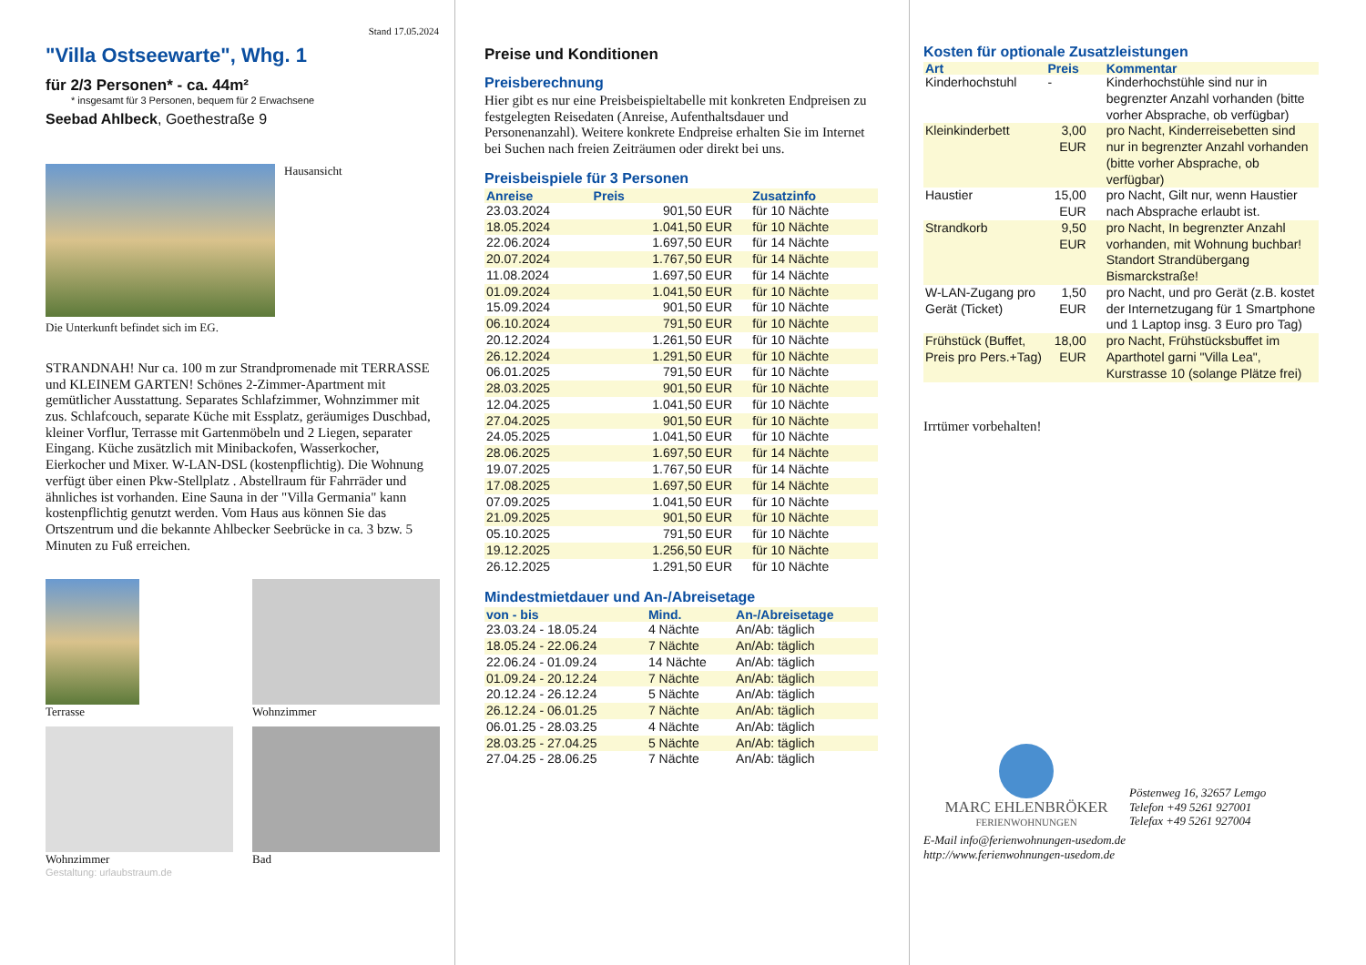Stand 17.05.2024
"Villa Ostseewarte", Whg. 1
für 2/3 Personen* - ca. 44m²
* insgesamt für 3 Personen, bequem für 2 Erwachsene
Seebad Ahlbeck, Goethestraße 9
Hausansicht
Die Unterkunft befindet sich im EG.
STRANDNAH! Nur ca. 100 m zur Strandpromenade mit TERRASSE und KLEINEM GARTEN! Schönes 2-Zimmer-Apartment mit gemütlicher Ausstattung. Separates Schlafzimmer, Wohnzimmer mit zus. Schlafcouch, separate Küche mit Essplatz, geräumiges Duschbad, kleiner Vorflur, Terrasse mit Gartenmöbeln und 2 Liegen, separater Eingang. Küche zusätzlich mit Minibackofen, Wasserkocher, Eierkocher und Mixer. W-LAN-DSL (kostenpflichtig). Die Wohnung verfügt über einen Pkw-Stellplatz . Abstellraum für Fahrräder und ähnliches ist vorhanden. Eine Sauna in der "Villa Germania" kann kostenpflichtig genutzt werden. Vom Haus aus können Sie das Ortszentrum und die bekannte Ahlbecker Seebrücke in ca. 3 bzw. 5 Minuten zu Fuß erreichen.
Terrasse
Wohnzimmer
Wohnzimmer
Bad
Gestaltung: urlaubstraum.de
Preise und Konditionen
Preisberechnung
Hier gibt es nur eine Preisbeispieltabelle mit konkreten Endpreisen zu festgelegten Reisedaten (Anreise, Aufenthaltsdauer und Personenanzahl). Weitere konkrete Endpreise erhalten Sie im Internet bei Suchen nach freien Zeiträumen oder direkt bei uns.
Preisbeispiele für 3 Personen
| Anreise | Preis | Zusatzinfo |
| --- | --- | --- |
| 23.03.2024 | 901,50 EUR | für 10 Nächte |
| 18.05.2024 | 1.041,50 EUR | für 10 Nächte |
| 22.06.2024 | 1.697,50 EUR | für 14 Nächte |
| 20.07.2024 | 1.767,50 EUR | für 14 Nächte |
| 11.08.2024 | 1.697,50 EUR | für 14 Nächte |
| 01.09.2024 | 1.041,50 EUR | für 10 Nächte |
| 15.09.2024 | 901,50 EUR | für 10 Nächte |
| 06.10.2024 | 791,50 EUR | für 10 Nächte |
| 20.12.2024 | 1.261,50 EUR | für 10 Nächte |
| 26.12.2024 | 1.291,50 EUR | für 10 Nächte |
| 06.01.2025 | 791,50 EUR | für 10 Nächte |
| 28.03.2025 | 901,50 EUR | für 10 Nächte |
| 12.04.2025 | 1.041,50 EUR | für 10 Nächte |
| 27.04.2025 | 901,50 EUR | für 10 Nächte |
| 24.05.2025 | 1.041,50 EUR | für 10 Nächte |
| 28.06.2025 | 1.697,50 EUR | für 14 Nächte |
| 19.07.2025 | 1.767,50 EUR | für 14 Nächte |
| 17.08.2025 | 1.697,50 EUR | für 14 Nächte |
| 07.09.2025 | 1.041,50 EUR | für 10 Nächte |
| 21.09.2025 | 901,50 EUR | für 10 Nächte |
| 05.10.2025 | 791,50 EUR | für 10 Nächte |
| 19.12.2025 | 1.256,50 EUR | für 10 Nächte |
| 26.12.2025 | 1.291,50 EUR | für 10 Nächte |
Mindestmietdauer und An-/Abreisetage
| von - bis | Mind. | An-/Abreisetage |
| --- | --- | --- |
| 23.03.24 - 18.05.24 | 4 Nächte | An/Ab: täglich |
| 18.05.24 - 22.06.24 | 7 Nächte | An/Ab: täglich |
| 22.06.24 - 01.09.24 | 14 Nächte | An/Ab: täglich |
| 01.09.24 - 20.12.24 | 7 Nächte | An/Ab: täglich |
| 20.12.24 - 26.12.24 | 5 Nächte | An/Ab: täglich |
| 26.12.24 - 06.01.25 | 7 Nächte | An/Ab: täglich |
| 06.01.25 - 28.03.25 | 4 Nächte | An/Ab: täglich |
| 28.03.25 - 27.04.25 | 5 Nächte | An/Ab: täglich |
| 27.04.25 - 28.06.25 | 7 Nächte | An/Ab: täglich |
Kosten für optionale Zusatzleistungen
| Art | Preis | Kommentar |
| --- | --- | --- |
| Kinderhochstuhl | - | Kinderhochstühle sind nur in begrenzter Anzahl vorhanden (bitte vorher Absprache, ob verfügbar) |
| Kleinkinderbett | 3,00 EUR | pro Nacht, Kinderreisebetten sind nur in begrenzter Anzahl vorhanden (bitte vorher Absprache, ob verfügbar) |
| Haustier | 15,00 EUR | pro Nacht, Gilt nur, wenn Haustier nach Absprache erlaubt ist. |
| Strandkorb | 9,50 EUR | pro Nacht, In begrenzter Anzahl vorhanden, mit Wohnung buchbar! Standort Strandübergang Bismarckstraße! |
| W-LAN-Zugang pro Gerät (Ticket) | 1,50 EUR | pro Nacht, und pro Gerät (z.B. kostet der Internetzugang für 1 Smartphone und 1 Laptop insg. 3 Euro pro Tag) |
| Frühstück (Buffet, Preis pro Pers.+Tag) | 18,00 EUR | pro Nacht, Frühstücksbuffet im Aparthotel garni "Villa Lea", Kurstrasse 10 (solange Plätze frei) |
Irrtümer vorbehalten!
MARC EHLENBRÖKER
FERIENWOHNUNGEN
Pöstenweg 16, 32657 Lemgo
Telefon +49 5261 927001
Telefax +49 5261 927004
E-Mail info@ferienwohnungen-usedom.de
http://www.ferienwohnungen-usedom.de